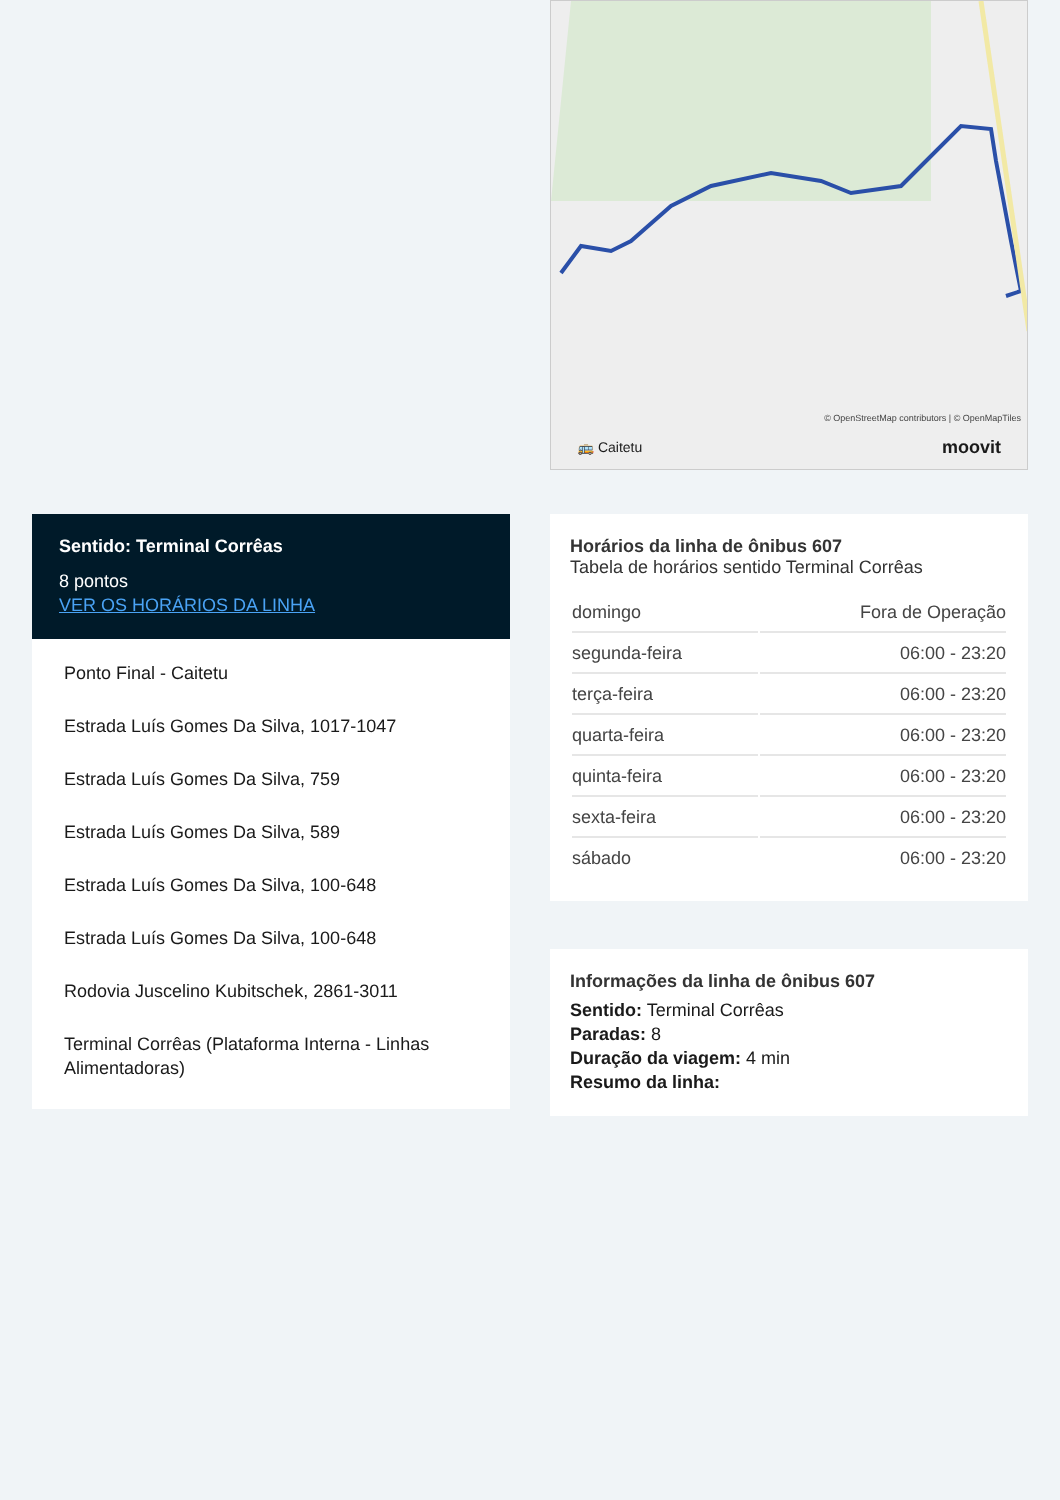Sentido: Terminal Corrêas
8 pontos
VER OS HORÁRIOS DA LINHA
Ponto Final - Caitetu
Estrada Luís Gomes Da Silva, 1017-1047
Estrada Luís Gomes Da Silva, 759
Estrada Luís Gomes Da Silva, 589
Estrada Luís Gomes Da Silva, 100-648
Estrada Luís Gomes Da Silva, 100-648
Rodovia Juscelino Kubitschek, 2861-3011
Terminal Corrêas (Plataforma Interna - Linhas Alimentadoras)
© OpenStreetMap contributors | © OpenMapTiles
🚌 Caitetu moovit
Horários da linha de ônibus 607
Tabela de horários sentido Terminal Corrêas
| domingo | Fora de Operação |
| segunda-feira | 06:00 - 23:20 |
| terça-feira | 06:00 - 23:20 |
| quarta-feira | 06:00 - 23:20 |
| quinta-feira | 06:00 - 23:20 |
| sexta-feira | 06:00 - 23:20 |
| sábado | 06:00 - 23:20 |
Informações da linha de ônibus 607
Sentido: Terminal Corrêas
Paradas: 8
Duração da viagem: 4 min
Resumo da linha: